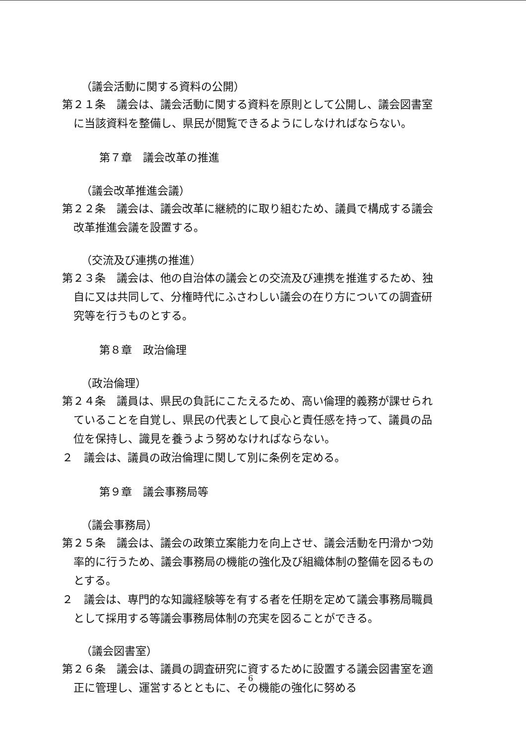（議会活動に関する資料の公開）
第２１条　議会は、議会活動に関する資料を原則として公開し、議会図書室に当該資料を整備し、県民が閲覧できるようにしなければならない。
第７章　議会改革の推進
（議会改革推進会議）
第２２条　議会は、議会改革に継続的に取り組むため、議員で構成する議会改革推進会議を設置する。
（交流及び連携の推進）
第２３条　議会は、他の自治体の議会との交流及び連携を推進するため、独自に又は共同して、分権時代にふさわしい議会の在り方についての調査研究等を行うものとする。
第８章　政治倫理
（政治倫理）
第２４条　議員は、県民の負託にこたえるため、高い倫理的義務が課せられていることを自覚し、県民の代表として良心と責任感を持って、議員の品位を保持し、識見を養うよう努めなければならない。
２　議会は、議員の政治倫理に関して別に条例を定める。
第９章　議会事務局等
（議会事務局）
第２５条　議会は、議会の政策立案能力を向上させ、議会活動を円滑かつ効率的に行うため、議会事務局の機能の強化及び組織体制の整備を図るものとする。
２　議会は、専門的な知識経験等を有する者を任期を定めて議会事務局職員として採用する等議会事務局体制の充実を図ることができる。
（議会図書室）
第２６条　議会は、議員の調査研究に資するために設置する議会図書室を適正に管理し、運営するとともに、その機能の強化に努める
6